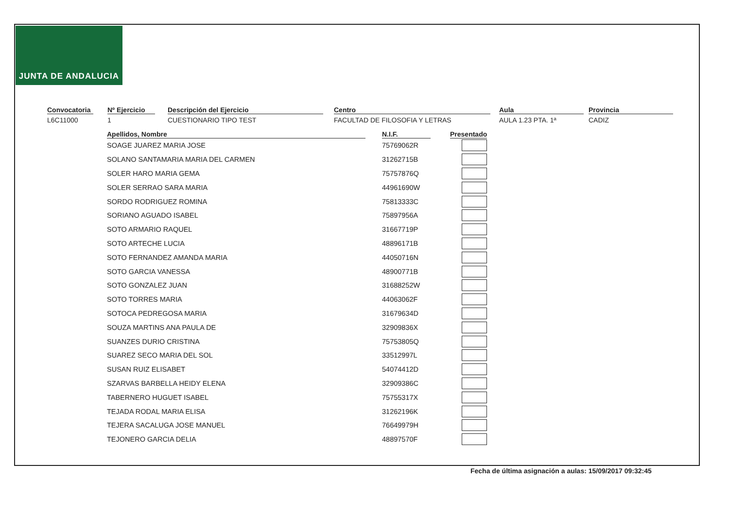JUNTA DE ANDALUCIA
Convocatoria
L6C11000
Nº Ejercicio
1
Descripción del Ejercicio
CUESTIONARIO TIPO TEST
Centro
FACULTAD DE FILOSOFIA Y LETRAS
Aula
AULA 1.23 PTA. 1ª
Provincia
CADIZ
| Apellidos, Nombre | N.I.F. | Presentado |
| --- | --- | --- |
| SOAGE JUAREZ MARIA JOSE | 75769062R | |
| SOLANO SANTAMARIA MARIA DEL CARMEN | 31262715B | |
| SOLER HARO MARIA GEMA | 75757876Q | |
| SOLER SERRAO SARA MARIA | 44961690W | |
| SORDO RODRIGUEZ ROMINA | 75813333C | |
| SORIANO AGUADO ISABEL | 75897956A | |
| SOTO ARMARIO RAQUEL | 31667719P | |
| SOTO ARTECHE LUCIA | 48896171B | |
| SOTO FERNANDEZ AMANDA MARIA | 44050716N | |
| SOTO GARCIA VANESSA | 48900771B | |
| SOTO GONZALEZ JUAN | 31688252W | |
| SOTO TORRES MARIA | 44063062F | |
| SOTOCA PEDREGOSA MARIA | 31679634D | |
| SOUZA MARTINS ANA PAULA DE | 32909836X | |
| SUANZES DURIO CRISTINA | 75753805Q | |
| SUAREZ SECO MARIA DEL SOL | 33512997L | |
| SUSAN RUIZ ELISABET | 54074412D | |
| SZARVAS BARBELLA HEIDY ELENA | 32909386C | |
| TABERNERO HUGUET ISABEL | 75755317X | |
| TEJADA RODAL MARIA ELISA | 31262196K | |
| TEJERA SACALUGA JOSE MANUEL | 76649979H | |
| TEJONERO GARCIA DELIA | 48897570F | |
Fecha de última asignación a aulas: 15/09/2017 09:32:45